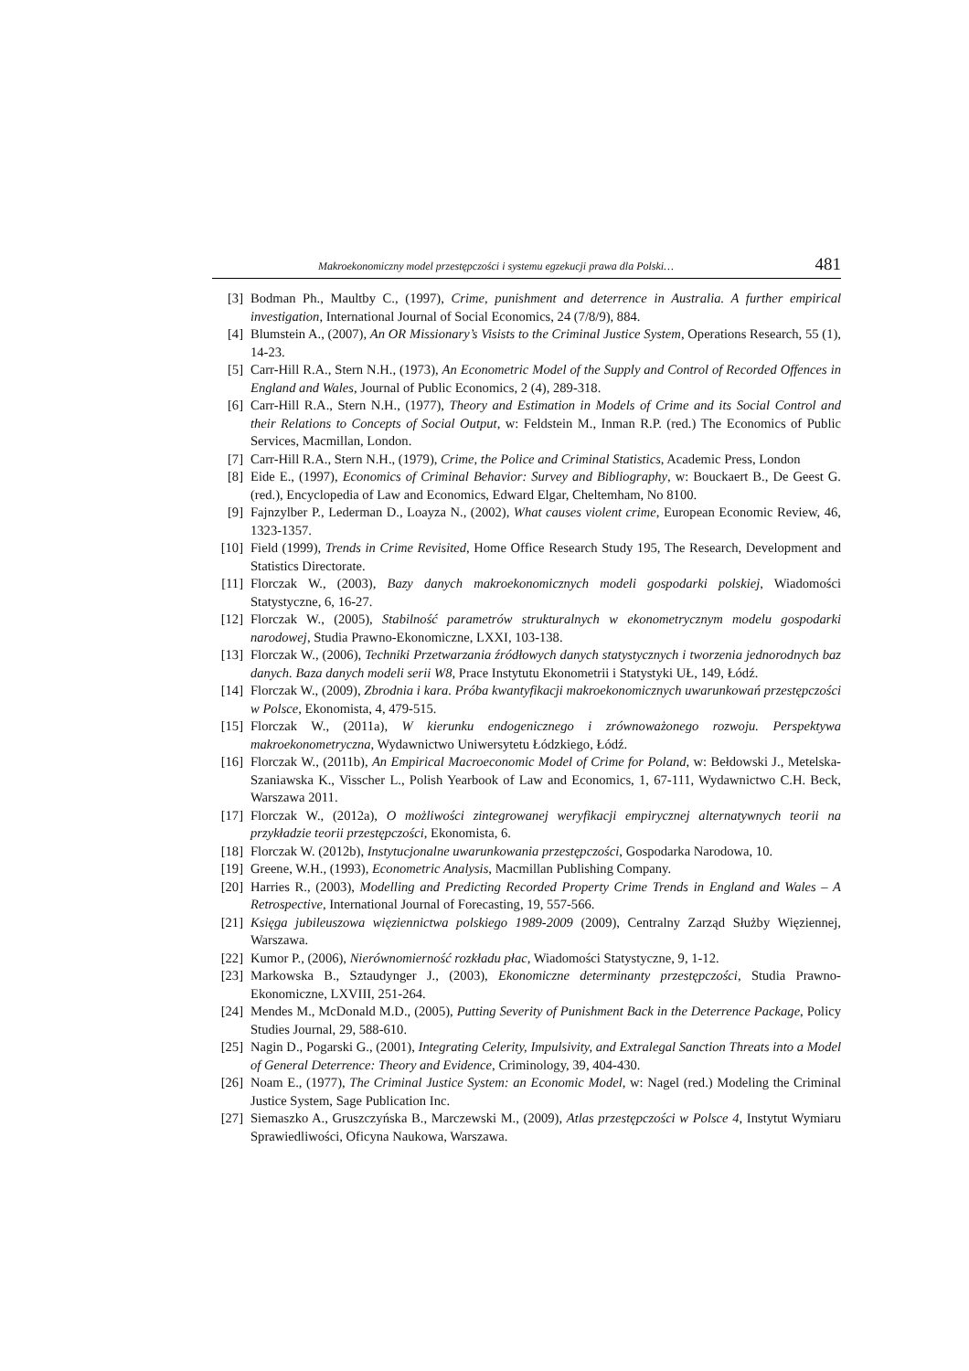Makroekonomiczny model przestępczości i systemu egzekucji prawa dla Polski… 481
[3] Bodman Ph., Maultby C., (1997), Crime, punishment and deterrence in Australia. A further empirical investigation, International Journal of Social Economics, 24 (7/8/9), 884.
[4] Blumstein A., (2007), An OR Missionary’s Visists to the Criminal Justice System, Operations Research, 55 (1), 14-23.
[5] Carr-Hill R.A., Stern N.H., (1973), An Econometric Model of the Supply and Control of Recorded Offences in England and Wales, Journal of Public Economics, 2 (4), 289-318.
[6] Carr-Hill R.A., Stern N.H., (1977), Theory and Estimation in Models of Crime and its Social Control and their Relations to Concepts of Social Output, w: Feldstein M., Inman R.P. (red.) The Economics of Public Services, Macmillan, London.
[7] Carr-Hill R.A., Stern N.H., (1979), Crime, the Police and Criminal Statistics, Academic Press, London
[8] Eide E., (1997), Economics of Criminal Behavior: Survey and Bibliography, w: Bouckaert B., De Geest G. (red.), Encyclopedia of Law and Economics, Edward Elgar, Cheltemham, No 8100.
[9] Fajnzylber P., Lederman D., Loayza N., (2002), What causes violent crime, European Economic Review, 46, 1323-1357.
[10] Field (1999), Trends in Crime Revisited, Home Office Research Study 195, The Research, Development and Statistics Directorate.
[11] Florczak W., (2003), Bazy danych makroekonomicznych modeli gospodarki polskiej, Wiadomości Statystyczne, 6, 16-27.
[12] Florczak W., (2005), Stabilność parametrów strukturalnych w ekonometrycznym modelu gospodarki narodowej, Studia Prawno-Ekonomiczne, LXXI, 103-138.
[13] Florczak W., (2006), Techniki Przetwarzania źródłowych danych statystycznych i tworzenia jednorodnych baz danych. Baza danych modeli serii W8, Prace Instytutu Ekonometrii i Statystyki UŁ, 149, Łódź.
[14] Florczak W., (2009), Zbrodnia i kara. Próba kwantyfikacji makroekonomicznych uwarunkowań przestępczości w Polsce, Ekonomista, 4, 479-515.
[15] Florczak W., (2011a), W kierunku endogenicznego i zrównoważonego rozwoju. Perspektywa makroekonometryczna, Wydawnictwo Uniwersytetu Łódzkiego, Łódź.
[16] Florczak W., (2011b), An Empirical Macroeconomic Model of Crime for Poland, w: Bełdowski J., Metelska-Szaniawska K., Visscher L., Polish Yearbook of Law and Economics, 1, 67-111, Wydawnictwo C.H. Beck, Warszawa 2011.
[17] Florczak W., (2012a), O możliwości zintegrowanej weryfikacji empirycznej alternatywnych teorii na przykładzie teorii przestępczości, Ekonomista, 6.
[18] Florczak W. (2012b), Instytucjonalne uwarunkowania przestępczości, Gospodarka Narodowa, 10.
[19] Greene, W.H., (1993), Econometric Analysis, Macmillan Publishing Company.
[20] Harries R., (2003), Modelling and Predicting Recorded Property Crime Trends in England and Wales – A Retrospective, International Journal of Forecasting, 19, 557-566.
[21] Księga jubileuszowa więziennictwa polskiego 1989-2009 (2009), Centralny Zarząd Służby Więziennej, Warszawa.
[22] Kumor P., (2006), Nierównomierność rozkładu płac, Wiadomości Statystyczne, 9, 1-12.
[23] Markowska B., Sztaudynger J., (2003), Ekonomiczne determinanty przestępczości, Studia Prawno-Ekonomiczne, LXVIII, 251-264.
[24] Mendes M., McDonald M.D., (2005), Putting Severity of Punishment Back in the Deterrence Package, Policy Studies Journal, 29, 588-610.
[25] Nagin D., Pogarski G., (2001), Integrating Celerity, Impulsivity, and Extralegal Sanction Threats into a Model of General Deterrence: Theory and Evidence, Criminology, 39, 404-430.
[26] Noam E., (1977), The Criminal Justice System: an Economic Model, w: Nagel (red.) Modeling the Criminal Justice System, Sage Publication Inc.
[27] Siemaszko A., Gruszczyńska B., Marczewski M., (2009), Atlas przestępczości w Polsce 4, Instytut Wymiaru Sprawiedliwości, Oficyna Naukowa, Warszawa.